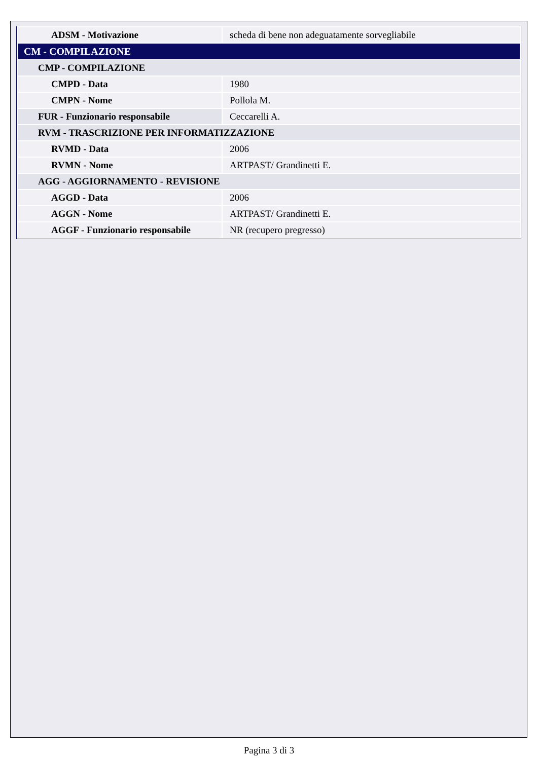| ADSM - Motivazione | scheda di bene non adeguatamente sorvegliabile |
| CM - COMPILAZIONE | |
| CMP - COMPILAZIONE | |
| CMPD - Data | 1980 |
| CMPN - Nome | Pollola M. |
| FUR - Funzionario responsabile | Ceccarelli A. |
| RVM - TRASCRIZIONE PER INFORMATIZZAZIONE | |
| RVMD - Data | 2006 |
| RVMN - Nome | ARTPAST/ Grandinetti E. |
| AGG - AGGIORNAMENTO - REVISIONE | |
| AGGD - Data | 2006 |
| AGGN - Nome | ARTPAST/ Grandinetti E. |
| AGGF - Funzionario responsabile | NR (recupero pregresso) |
Pagina 3 di 3